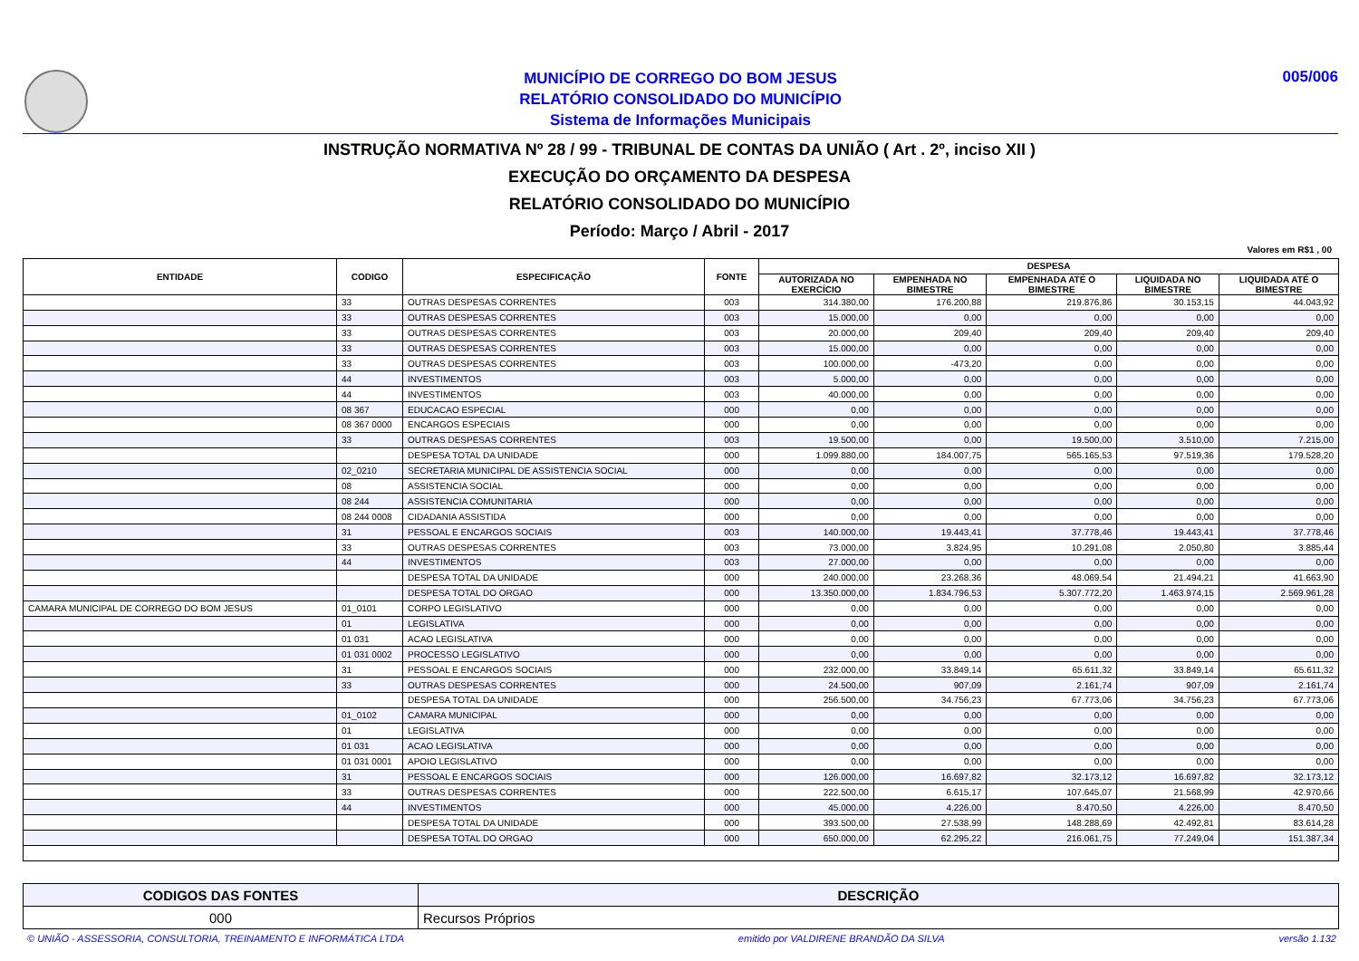MUNICÍPIO DE CORREGO DO BOM JESUS
RELATÓRIO CONSOLIDADO DO MUNICÍPIO
Sistema de Informações Municipais
005/006
INSTRUÇÃO NORMATIVA Nº 28 / 99 - TRIBUNAL DE CONTAS DA UNIÃO ( Art . 2º, inciso XII )
EXECUÇÃO DO ORÇAMENTO DA DESPESA
RELATÓRIO CONSOLIDADO DO MUNICÍPIO
Período: Março / Abril - 2017
Valores em R$1 , 00
| ENTIDADE | CODIGO | ESPECIFICAÇÃO | FONTE | DESPESA | | | | |
| --- | --- | --- | --- | --- | --- | --- | --- | --- |
| | | | | AUTORIZADA NO EXERCÍCIO | EMPENHADA NO BIMESTRE | EMPENHADA ATÉ O BIMESTRE | LIQUIDADA NO BIMESTRE | LIQUIDADA ATÉ O BIMESTRE |
| | 33 | OUTRAS DESPESAS CORRENTES | 003 | 314.380,00 | 176.200,88 | 219.876,86 | 30.153,15 | 44.043,92 |
| | 33 | OUTRAS DESPESAS CORRENTES | 003 | 15.000,00 | 0,00 | 0,00 | 0,00 | 0,00 |
| | 33 | OUTRAS DESPESAS CORRENTES | 003 | 20.000,00 | 209,40 | 209,40 | 209,40 | 209,40 |
| | 33 | OUTRAS DESPESAS CORRENTES | 003 | 15.000,00 | 0,00 | 0,00 | 0,00 | 0,00 |
| | 33 | OUTRAS DESPESAS CORRENTES | 003 | 100.000,00 | -473,20 | 0,00 | 0,00 | 0,00 |
| | 44 | INVESTIMENTOS | 003 | 5.000,00 | 0,00 | 0,00 | 0,00 | 0,00 |
| | 44 | INVESTIMENTOS | 003 | 40.000,00 | 0,00 | 0,00 | 0,00 | 0,00 |
| | 08 367 | EDUCACAO ESPECIAL | 000 | 0,00 | 0,00 | 0,00 | 0,00 | 0,00 |
| | 08 367 0000 | ENCARGOS ESPECIAIS | 000 | 0,00 | 0,00 | 0,00 | 0,00 | 0,00 |
| | 33 | OUTRAS DESPESAS CORRENTES | 003 | 19.500,00 | 0,00 | 19.500,00 | 3.510,00 | 7.215,00 |
| | | DESPESA TOTAL DA UNIDADE | 000 | 1.099.880,00 | 184.007,75 | 565.165,53 | 97.519,36 | 179.528,20 |
| | 02_0210 | SECRETARIA MUNICIPAL DE ASSISTENCIA SOCIAL | 000 | 0,00 | 0,00 | 0,00 | 0,00 | 0,00 |
| | 08 | ASSISTENCIA SOCIAL | 000 | 0,00 | 0,00 | 0,00 | 0,00 | 0,00 |
| | 08 244 | ASSISTENCIA COMUNITARIA | 000 | 0,00 | 0,00 | 0,00 | 0,00 | 0,00 |
| | 08 244 0008 | CIDADANIA ASSISTIDA | 000 | 0,00 | 0,00 | 0,00 | 0,00 | 0,00 |
| | 31 | PESSOAL E ENCARGOS SOCIAIS | 003 | 140.000,00 | 19.443,41 | 37.778,46 | 19.443,41 | 37.778,46 |
| | 33 | OUTRAS DESPESAS CORRENTES | 003 | 73.000,00 | 3.824,95 | 10.291,08 | 2.050,80 | 3.885,44 |
| | 44 | INVESTIMENTOS | 003 | 27.000,00 | 0,00 | 0,00 | 0,00 | 0,00 |
| | | DESPESA TOTAL DA UNIDADE | 000 | 240.000,00 | 23.268,36 | 48.069,54 | 21.494,21 | 41.663,90 |
| | | DESPESA TOTAL DO ORGAO | 000 | 13.350.000,00 | 1.834.796,53 | 5.307.772,20 | 1.463.974,15 | 2.569.961,28 |
| CAMARA MUNICIPAL DE CORREGO DO BOM JESUS | 01_0101 | CORPO LEGISLATIVO | 000 | 0,00 | 0,00 | 0,00 | 0,00 | 0,00 |
| | 01 | LEGISLATIVA | 000 | 0,00 | 0,00 | 0,00 | 0,00 | 0,00 |
| | 01 031 | ACAO LEGISLATIVA | 000 | 0,00 | 0,00 | 0,00 | 0,00 | 0,00 |
| | 01 031 0002 | PROCESSO LEGISLATIVO | 000 | 0,00 | 0,00 | 0,00 | 0,00 | 0,00 |
| | 31 | PESSOAL E ENCARGOS SOCIAIS | 000 | 232.000,00 | 33.849,14 | 65.611,32 | 33.849,14 | 65.611,32 |
| | 33 | OUTRAS DESPESAS CORRENTES | 000 | 24.500,00 | 907,09 | 2.161,74 | 907,09 | 2.161,74 |
| | | DESPESA TOTAL DA UNIDADE | 000 | 256.500,00 | 34.756,23 | 67.773,06 | 34.756,23 | 67.773,06 |
| | 01_0102 | CAMARA MUNICIPAL | 000 | 0,00 | 0,00 | 0,00 | 0,00 | 0,00 |
| | 01 | LEGISLATIVA | 000 | 0,00 | 0,00 | 0,00 | 0,00 | 0,00 |
| | 01 031 | ACAO LEGISLATIVA | 000 | 0,00 | 0,00 | 0,00 | 0,00 | 0,00 |
| | 01 031 0001 | APOIO LEGISLATIVO | 000 | 0,00 | 0,00 | 0,00 | 0,00 | 0,00 |
| | 31 | PESSOAL E ENCARGOS SOCIAIS | 000 | 126.000,00 | 16.697,82 | 32.173,12 | 16.697,82 | 32.173,12 |
| | 33 | OUTRAS DESPESAS CORRENTES | 000 | 222.500,00 | 6.615,17 | 107.645,07 | 21.568,99 | 42.970,66 |
| | 44 | INVESTIMENTOS | 000 | 45.000,00 | 4.226,00 | 8.470,50 | 4.226,00 | 8.470,50 |
| | | DESPESA TOTAL DA UNIDADE | 000 | 393.500,00 | 27.538,99 | 148.288,69 | 42.492,81 | 83.614,28 |
| | | DESPESA TOTAL DO ORGAO | 000 | 650.000,00 | 62.295,22 | 216.061,75 | 77.249,04 | 151.387,34 |
| CODIGOS DAS FONTES | DESCRIÇÃO |
| --- | --- |
| 000 | Recursos Próprios |
© UNIÃO - ASSESSORIA, CONSULTORIA, TREINAMENTO E INFORMÁTICA LTDA emitido por VALDIRENE BRANDÃO DA SILVA versão 1.132